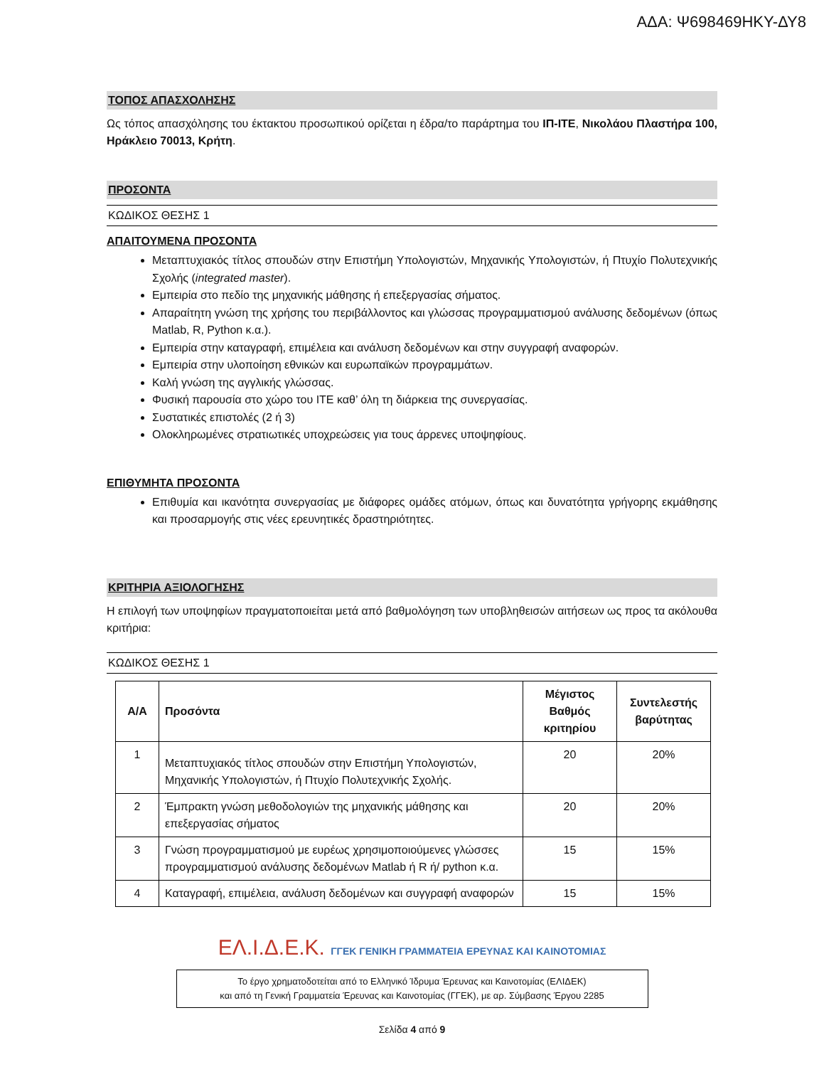ΑΔΑ: Ψ698469ΗΚΥ-ΔΥ8
ΤΟΠΟΣ ΑΠΑΣΧΟΛΗΣΗΣ
Ως τόπος απασχόλησης του έκτακτου προσωπικού ορίζεται η έδρα/το παράρτημα του ΙΠ-ΙΤΕ, Νικολάου Πλαστήρα 100, Ηράκλειο 70013, Κρήτη.
ΠΡΟΣΟΝΤΑ
ΚΩΔΙΚΟΣ ΘΕΣΗΣ 1
ΑΠΑΙΤΟΥΜΕΝΑ ΠΡΟΣΟΝΤΑ
Μεταπτυχιακός τίτλος σπουδών στην Επιστήμη Υπολογιστών, Μηχανικής Υπολογιστών, ή Πτυχίο Πολυτεχνικής Σχολής (integrated master).
Εμπειρία στο πεδίο της μηχανικής μάθησης ή επεξεργασίας σήματος.
Απαραίτητη γνώση της χρήσης του περιβάλλοντος και γλώσσας προγραμματισμού ανάλυσης δεδομένων (όπως Matlab, R, Python κ.α.).
Εμπειρία στην καταγραφή, επιμέλεια και ανάλυση δεδομένων και στην συγγραφή αναφορών.
Εμπειρία στην υλοποίηση εθνικών και ευρωπαϊκών προγραμμάτων.
Καλή γνώση της αγγλικής γλώσσας.
Φυσική παρουσία στο χώρο του ΙΤΕ καθ’ όλη τη διάρκεια της συνεργασίας.
Συστατικές επιστολές (2 ή 3)
Ολοκληρωμένες στρατιωτικές υποχρεώσεις για τους άρρενες υποψηφίους.
ΕΠΙΘΥΜΗΤΑ ΠΡΟΣΟΝΤΑ
Επιθυμία και ικανότητα συνεργασίας με διάφορες ομάδες ατόμων, όπως και δυνατότητα γρήγορης εκμάθησης και προσαρμογής στις νέες ερευνητικές δραστηριότητες.
ΚΡΙΤΗΡΙΑ ΑΞΙΟΛΟΓΗΣΗΣ
Η επιλογή των υποψηφίων πραγματοποιείται μετά από βαθμολόγηση των υποβληθεισών αιτήσεων ως προς τα ακόλουθα κριτήρια:
ΚΩΔΙΚΟΣ ΘΕΣΗΣ 1
| Α/Α | Προσόντα | Μέγιστος Βαθμός κριτηρίου | Συντελεστής βαρύτητας |
| --- | --- | --- | --- |
| 1 | Μεταπτυχιακός τίτλος σπουδών στην Επιστήμη Υπολογιστών, Μηχανικής Υπολογιστών, ή Πτυχίο Πολυτεχνικής Σχολής. | 20 | 20% |
| 2 | Έμπρακτη γνώση μεθοδολογιών της μηχανικής μάθησης και επεξεργασίας σήματος | 20 | 20% |
| 3 | Γνώση προγραμματισμού με ευρέως χρησιμοποιούμενες γλώσσες προγραμματισμού ανάλυσης δεδομένων Matlab ή R ή/ python κ.α. | 15 | 15% |
| 4 | Καταγραφή, επιμέλεια, ανάλυση δεδομένων και συγγραφή αναφορών | 15 | 15% |
ΕΛ.Ι.Δ.Ε.Κ. ΓΓΕΚ ΓΕΝΙΚΗ ΓΡΑΜΜΑΤΕΙΑ ΕΡΕΥΝΑΣ ΚΑΙ ΚΑΙΝΟΤΟΜΙΑΣ
Το έργο χρηματοδοτείται από το Ελληνικό Ίδρυμα Έρευνας και Καινοτομίας (ΕΛΙΔΕΚ)
και από τη Γενική Γραμματεία Έρευνας και Καινοτομίας (ΓΓΕΚ), με αρ. Σύμβασης Έργου 2285
Σελίδα 4 από 9